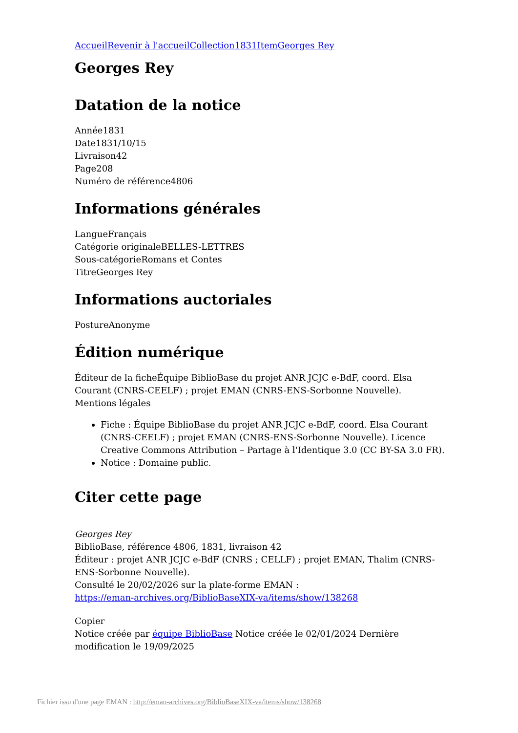Accueil Revenir à l'accueil Collection 1831 Item Georges Rey
Georges Rey
Datation de la notice
Année1831
Date1831/10/15
Livraison42
Page208
Numéro de référence4806
Informations générales
LangueFrançais
Catégorie originaleBELLES-LETTRES
Sous-catégorieRomans et Contes
TitreGeorges Rey
Informations auctoriales
PostureAnonyme
Édition numérique
Éditeur de la ficheÉquipe BiblioBase du projet ANR JCJC e-BdF, coord. Elsa Courant (CNRS-CEELF) ; projet EMAN (CNRS-ENS-Sorbonne Nouvelle).
Mentions légales
Fiche : Équipe BiblioBase du projet ANR JCJC e-BdF, coord. Elsa Courant (CNRS-CEELF) ; projet EMAN (CNRS-ENS-Sorbonne Nouvelle). Licence Creative Commons Attribution – Partage à l'Identique 3.0 (CC BY-SA 3.0 FR).
Notice : Domaine public.
Citer cette page
Georges Rey
BiblioBase, référence 4806, 1831, livraison 42
Éditeur : projet ANR JCJC e-BdF (CNRS ; CELLF) ; projet EMAN, Thalim (CNRS-ENS-Sorbonne Nouvelle).
Consulté le 20/02/2026 sur la plate-forme EMAN :
https://eman-archives.org/BiblioBaseXIX-va/items/show/138268
Copier
Notice créée par équipe BiblioBase Notice créée le 02/01/2024 Dernière modification le 19/09/2025
Fichier issu d'une page EMAN : http://eman-archives.org/BiblioBaseXIX-va/items/show/138268